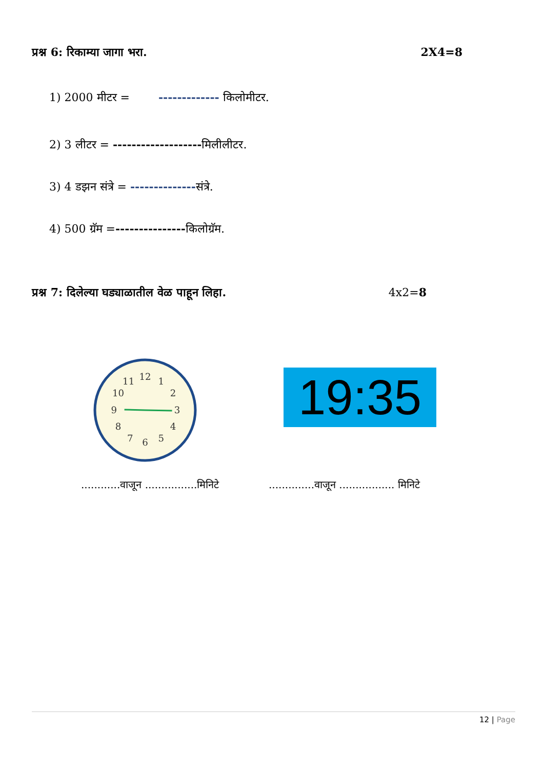प्रश्न 6: रिकाम्या जागा भरा. 2X4=8
1) 2000 मीटर = ------------- किलोमीटर.
2) 3 लीटर = -------------------मिलीलीटर.
3) 4 डझन संत्रे = --------------संत्रे.
4) 500 ग्रॅम =---------------किलोग्रॅम.
प्रश्न 7: दिलेल्या घड्याळातील वेळ पाहून लिहा. 4x2=8
12
1
2
3
4
5
6
7
8
9
10
11
19:35
............वाजून ................मिनिटे
..............वाजून ................. मिनिटे
12 | Page